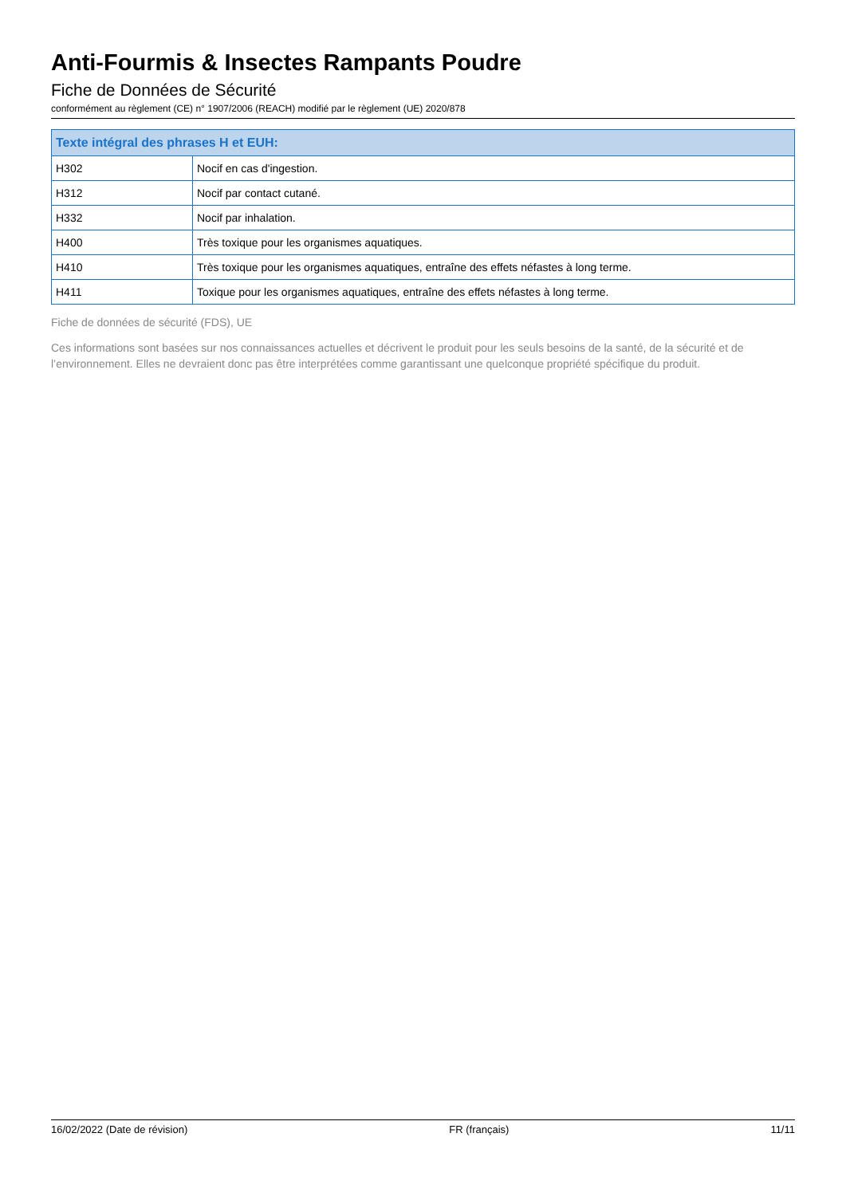Anti-Fourmis & Insectes Rampants Poudre
Fiche de Données de Sécurité
conformément au règlement (CE) n° 1907/2006 (REACH) modifié par le règlement (UE) 2020/878
| Texte intégral des phrases H et EUH: | |
| --- | --- |
| H302 | Nocif en cas d'ingestion. |
| H312 | Nocif par contact cutané. |
| H332 | Nocif par inhalation. |
| H400 | Très toxique pour les organismes aquatiques. |
| H410 | Très toxique pour les organismes aquatiques, entraîne des effets néfastes à long terme. |
| H411 | Toxique pour les organismes aquatiques, entraîne des effets néfastes à long terme. |
Fiche de données de sécurité (FDS), UE
Ces informations sont basées sur nos connaissances actuelles et décrivent le produit pour les seuls besoins de la santé, de la sécurité et de l’environnement. Elles ne devraient donc pas être interprétées comme garantissant une quelconque propriété spécifique du produit.
16/02/2022 (Date de révision) FR (français) 11/11